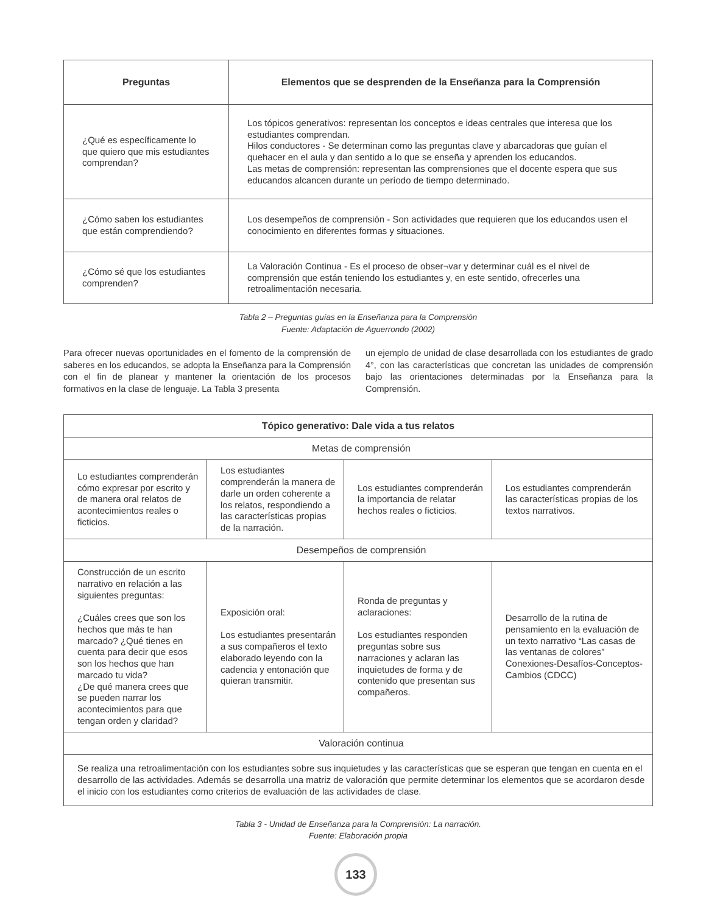| Preguntas | Elementos que se desprenden de la Enseñanza para la Comprensión |
| --- | --- |
| ¿Qué es específicamente lo que quiero que mis estudiantes comprendan? | Los tópicos generativos: representan los conceptos e ideas centrales que interesa que los estudiantes comprendan. Hilos conductores - Se determinan como las preguntas clave y abarcadoras que guían el quehacer en el aula y dan sentido a lo que se enseña y aprenden los educandos. Las metas de comprensión: representan las comprensiones que el docente espera que sus educandos alcancen durante un período de tiempo determinado. |
| ¿Cómo saben los estudiantes que están comprendiendo? | Los desempeños de comprensión - Son actividades que requieren que los educandos usen el conocimiento en diferentes formas y situaciones. |
| ¿Cómo sé que los estudiantes comprenden? | La Valoración Continua - Es el proceso de obser¬var y determinar cuál es el nivel de comprensión que están teniendo los estudiantes y, en este sentido, ofrecerles una retroalimentación necesaria. |
Tabla 2 – Preguntas guías en la Enseñanza para la Comprensión
Fuente: Adaptación de Aguerrondo (2002)
Para ofrecer nuevas oportunidades en el fomento de la comprensión de saberes en los educandos, se adopta la Enseñanza para la Comprensión con el fin de planear y mantener la orientación de los procesos formativos en la clase de lenguaje. La Tabla 3 presenta
un ejemplo de unidad de clase desarrollada con los estudiantes de grado 4°, con las características que concretan las unidades de comprensión bajo las orientaciones determinadas por la Enseñanza para la Comprensión.
| Tópico generativo: Dale vida a tus relatos | | | |
| --- | --- | --- | --- |
| Metas de comprensión | | | |
| Lo estudiantes comprenderán cómo expresar por escrito y de manera oral relatos de acontecimientos reales o ficticios. | Los estudiantes comprenderán la manera de darle un orden coherente a los relatos, respondiendo a las características propias de la narración. | Los estudiantes comprenderán la importancia de relatar hechos reales o ficticios. | Los estudiantes comprenderán las características propias de los textos narrativos. |
| Desempeños de comprensión | | | |
| Construcción de un escrito narrativo en relación a las siguientes preguntas: ¿Cuáles crees que son los hechos que más te han marcado? ¿Qué tienes en cuenta para decir que esos son los hechos que han marcado tu vida? ¿De qué manera crees que se pueden narrar los acontecimientos para que tengan orden y claridad? | Exposición oral: Los estudiantes presentarán a sus compañeros el texto elaborado leyendo con la cadencia y entonación que quieran transmitir. | Ronda de preguntas y aclaraciones: Los estudiantes responden preguntas sobre sus narraciones y aclaran las inquietudes de forma y de contenido que presentan sus compañeros. | Desarrollo de la rutina de pensamiento en la evaluación de un texto narrativo “Las casas de las ventanas de colores” Conexiones-Desafíos-Conceptos-Cambios (CDCC) |
| Valoración continua | | | |
| Se realiza una retroalimentación con los estudiantes sobre sus inquietudes y las características que se esperan que tengan en cuenta en el desarrollo de las actividades. Además se desarrolla una matriz de valoración que permite determinar los elementos que se acordaron desde el inicio con los estudiantes como criterios de evaluación de las actividades de clase. | | | |
Tabla 3 - Unidad de Enseñanza para la Comprensión: La narración.
Fuente: Elaboración propia
133